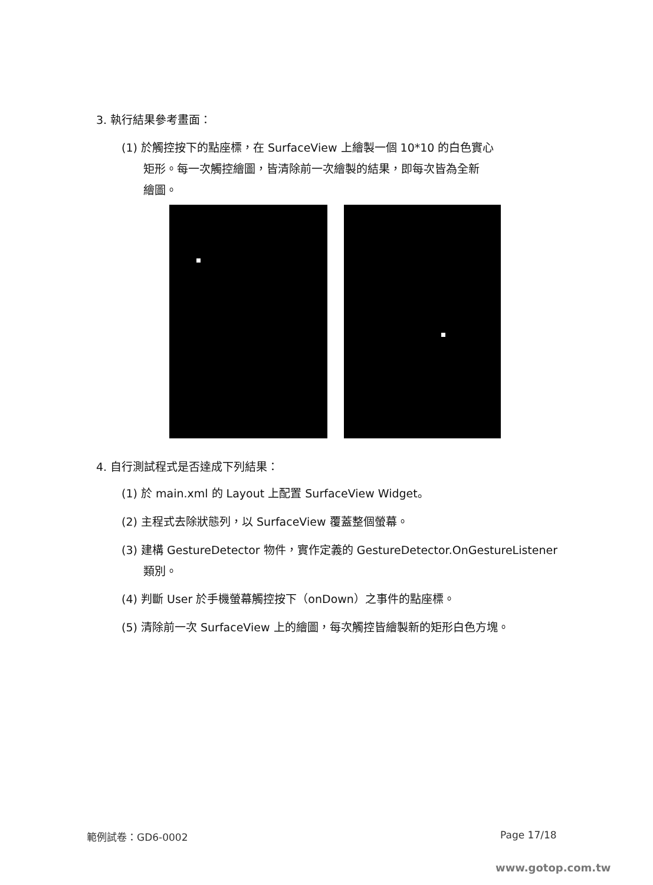3. 執行結果參考畫面：
(1) 於觸控按下的點座標，在 SurfaceView 上繪製一個 10*10 的白色實心
矩形。每一次觸控繪圖，皆清除前一次繪製的結果，即每次皆為全新
繪圖。
4. 自行測試程式是否達成下列結果：
(1) 於 main.xml 的 Layout 上配置 SurfaceView Widget。
(2) 主程式去除狀態列，以 SurfaceView 覆蓋整個螢幕。
(3) 建構 GestureDetector 物件，實作定義的 GestureDetector.OnGestureListener
類別。
(4) 判斷 User 於手機螢幕觸控按下（onDown）之事件的點座標。
(5) 清除前一次 SurfaceView 上的繪圖，每次觸控皆繪製新的矩形白色方塊。
範例試卷：GD6-0002 Page 17/18
www.gotop.com.tw